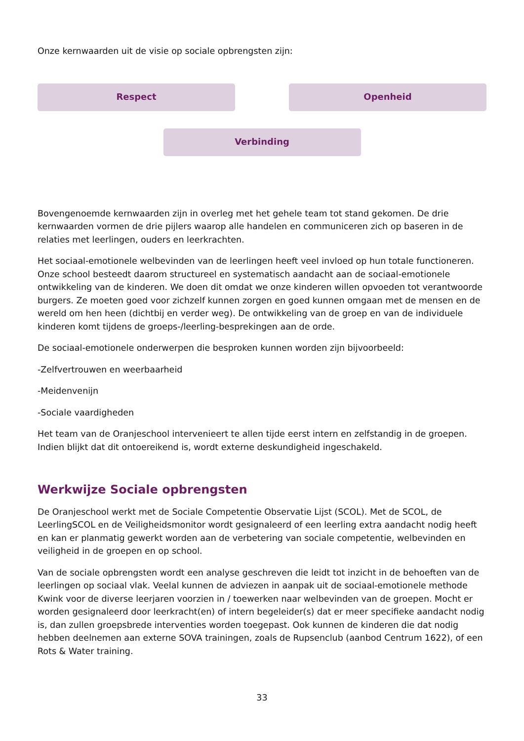Onze kernwaarden uit de visie op sociale opbrengsten zijn:
Respect Openheid
Verbinding
Bovengenoemde kernwaarden zijn in overleg met het gehele team tot stand gekomen. De drie kernwaarden vormen de drie pijlers waarop alle handelen en communiceren zich op baseren in de relaties met leerlingen, ouders en leerkrachten.
Het sociaal-emotionele welbevinden van de leerlingen heeft veel invloed op hun totale functioneren. Onze school besteedt daarom structureel en systematisch aandacht aan de sociaal-emotionele ontwikkeling van de kinderen. We doen dit omdat we onze kinderen willen opvoeden tot verantwoorde burgers. Ze moeten goed voor zichzelf kunnen zorgen en goed kunnen omgaan met de mensen en de wereld om hen heen (dichtbij en verder weg). De ontwikkeling van de groep en van de individuele kinderen komt tijdens de groeps-/leerling-besprekingen aan de orde.
De sociaal-emotionele onderwerpen die besproken kunnen worden zijn bijvoorbeeld:
-Zelfvertrouwen en weerbaarheid
-Meidenvenijn
-Sociale vaardigheden
Het team van de Oranjeschool intervenieert te allen tijde eerst intern en zelfstandig in de groepen. Indien blijkt dat dit ontoereikend is, wordt externe deskundigheid ingeschakeld.
Werkwijze Sociale opbrengsten
De Oranjeschool werkt met de Sociale Competentie Observatie Lijst (SCOL). Met de SCOL, de LeerlingSCOL en de Veiligheidsmonitor wordt gesignaleerd of een leerling extra aandacht nodig heeft en kan er planmatig gewerkt worden aan de verbetering van sociale competentie, welbevinden en veiligheid in de groepen en op school.
Van de sociale opbrengsten wordt een analyse geschreven die leidt tot inzicht in de behoeften van de leerlingen op sociaal vlak. Veelal kunnen de adviezen in aanpak uit de sociaal-emotionele methode Kwink voor de diverse leerjaren voorzien in / toewerken naar welbevinden van de groepen. Mocht er worden gesignaleerd door leerkracht(en) of intern begeleider(s) dat er meer specifieke aandacht nodig is, dan zullen groepsbrede interventies worden toegepast. Ook kunnen de kinderen die dat nodig hebben deelnemen aan externe SOVA trainingen, zoals de Rupsenclub (aanbod Centrum 1622), of een Rots & Water training.
33